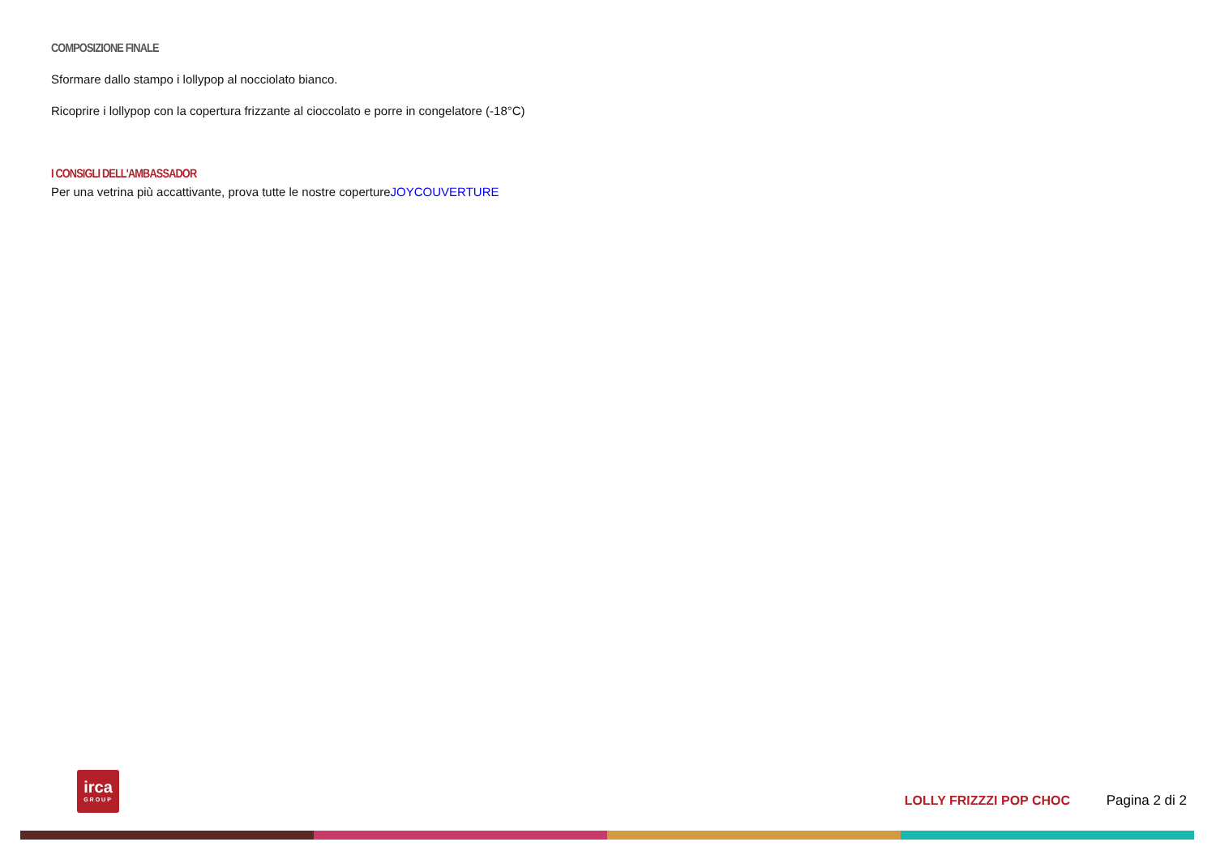COMPOSIZIONE FINALE
Sformare dallo stampo i lollypop al nocciolato bianco.
Ricoprire i lollypop con la copertura frizzante al cioccolato e porre in congelatore (-18°C)
I CONSIGLI DELL'AMBASSADOR
Per una vetrina più accattivante, prova tutte le nostre copertureJOYCOUVERTURE
irca
GROUP
LOLLY FRIZZZI POP CHOC Pagina 2 di 2